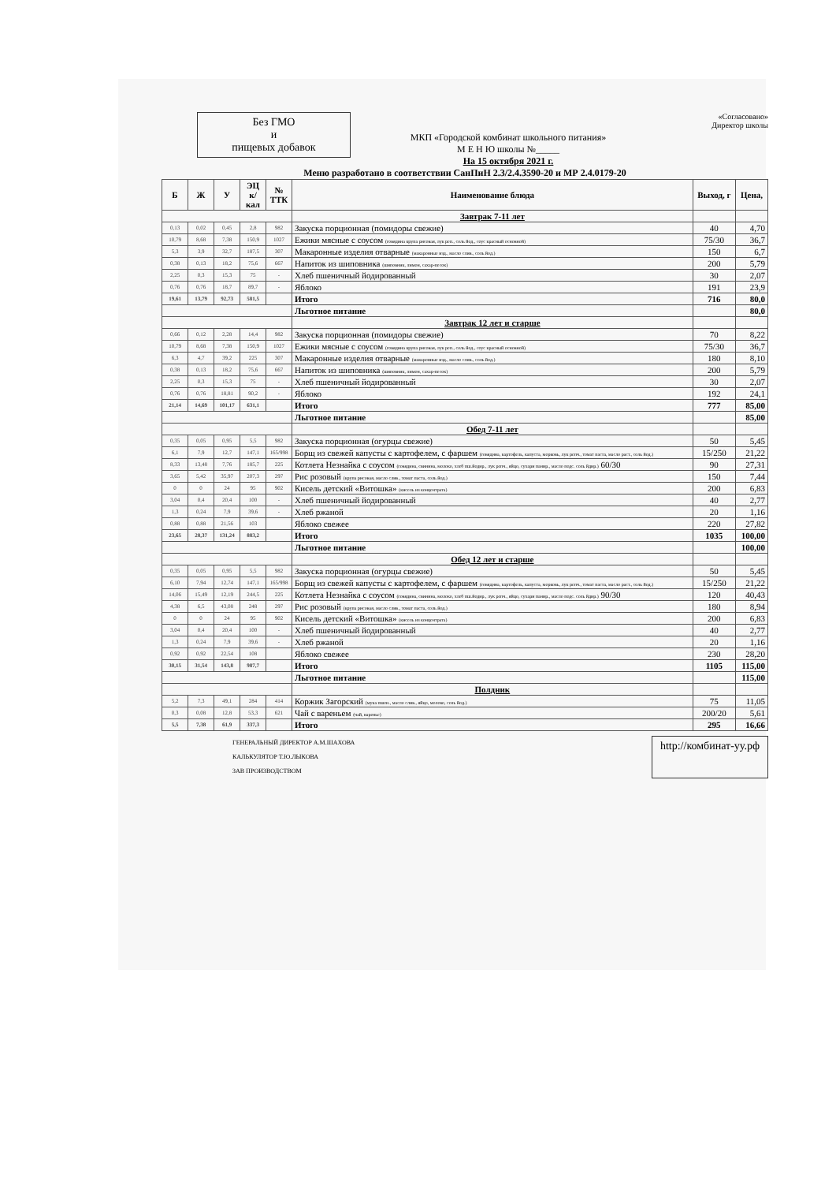Без ГМО
и
пищевых добавок
МКП «Городской комбинат школьного питания»
М Е Н Ю школы №_____
На 15 октября 2021 г.
«Согласовано»
Директор школы
Меню разработано в соответствии СанПиН 2.3/2.4.3590-20 и МР 2.4.0179-20
| Б | Ж | У | ЭЦ к/кал | № ТТК | Наименование блюда | Выход, г | Цена, |
| --- | --- | --- | --- | --- | --- | --- | --- |
| | | | | | Завтрак 7-11 лет | | |
| 0,13 | 0,02 | 0,45 | 2,8 | 982 | Закуска порционная (помидоры свежие) | 40 | 4,70 |
| 10,79 | 8,68 | 7,38 | 150,9 | 1027 | Ежики мясные с соусом (говядина крупа рисовая, лук реп., соль йод., соус красный основной) | 75/30 | 36,7 |
| 5,3 | 3,9 | 32,7 | 187,5 | 307 | Макаронные изделия отварные (макаронные изд., масло слив., соль йод.) | 150 | 6,7 |
| 0,38 | 0,13 | 18,2 | 75,6 | 667 | Напиток из шиповника (шиповник, лимон, сахар-песок) | 200 | 5,79 |
| 2,25 | 0,3 | 15,3 | 75 | - | Хлеб пшеничный йодированный | 30 | 2,07 |
| 0,76 | 0,76 | 18,7 | 89,7 | - | Яблоко | 191 | 23,9 |
| 19,61 | 13,79 | 92,73 | 581,5 | | Итого | 716 | 80,0 |
| | | | | | Льготное питание | | 80,0 |
| | | | | | Завтрак 12 лет и старше | | |
| 0,66 | 0,12 | 2,28 | 14,4 | 982 | Закуска порционная (помидоры свежие) | 70 | 8,22 |
| 10,79 | 8,68 | 7,38 | 150,9 | 1027 | Ежики мясные с соусом (говядина крупа рисовая, лук реп., соль йод., соус красный основной) | 75/30 | 36,7 |
| 6,3 | 4,7 | 39,2 | 225 | 307 | Макаронные изделия отварные (макаронные изд., масло слив., соль йод.) | 180 | 8,10 |
| 0,38 | 0,13 | 18,2 | 75,6 | 667 | Напиток из шиповника (шиповник, лимон, сахар-песок) | 200 | 5,79 |
| 2,25 | 0,3 | 15,3 | 75 | - | Хлеб пшеничный йодированный | 30 | 2,07 |
| 0,76 | 0,76 | 18,81 | 90,2 | - | Яблоко | 192 | 24,1 |
| 21,14 | 14,69 | 101,17 | 631,1 | | Итого | 777 | 85,00 |
| | | | | | Льготное питание | | 85,00 |
| | | | | | Обед 7-11 лет | | |
| 0,35 | 0,05 | 0,95 | 5,5 | 982 | Закуска порционная (огурцы свежие) | 50 | 5,45 |
| 6,1 | 7,9 | 12,7 | 147,1 | 165/998 | Борщ из свежей капусты с картофелем, с фаршем (говядина, картофель, капуста, морковь, лук репч., томат паста, масло раст., соль йод.) | 15/250 | 21,22 |
| 8,33 | 13,48 | 7,76 | 185,7 | 225 | Котлета Незнайка с соусом (говядина, свинина, молоко, хлеб пш.йодир., лук репч., яйцо, сухари панир., масло подс. соль йдир.) 60/30 | 90 | 27,31 |
| 3,65 | 5,42 | 35,97 | 207,3 | 297 | Рис розовый (крупа рисовая, масло слив., томат паста, соль йод.) | 150 | 7,44 |
| 0 | 0 | 24 | 95 | 902 | Кисель детский «Витошка» (кисель из концентрата) | 200 | 6,83 |
| 3,04 | 0,4 | 20,4 | 100 | - | Хлеб пшеничный йодированный | 40 | 2,77 |
| 1,3 | 0,24 | 7,9 | 39,6 | - | Хлеб ржаной | 20 | 1,16 |
| 0,88 | 0,88 | 21,56 | 103 | | Яблоко свежее | 220 | 27,82 |
| 23,65 | 28,37 | 131,24 | 883,2 | | Итого | 1035 | 100,00 |
| | | | | | Льготное питание | | 100,00 |
| | | | | | Обед 12 лет и старше | | |
| 0,35 | 0,05 | 0,95 | 5,5 | 982 | Закуска порционная (огурцы свежие) | 50 | 5,45 |
| 6,10 | 7,94 | 12,74 | 147,1 | 165/998 | Борщ из свежей капусты с картофелем, с фаршем (говядина, картофель, капуста, морковь, лук репч., томат паста, масло раст., соль йод.) | 15/250 | 21,22 |
| 14,06 | 15,49 | 12,19 | 244,5 | 225 | Котлета Незнайка с соусом (говядина, свинина, молоко, хлеб пш.йодир., лук репч., яйцо, сухари панир., масло подс. соль йдир.) 90/30 | 120 | 40,43 |
| 4,38 | 6,5 | 43,08 | 248 | 297 | Рис розовый (крупа рисовая, масло слив., томат паста, соль йод.) | 180 | 8,94 |
| 0 | 0 | 24 | 95 | 902 | Кисель детский «Витошка» (кисель из концентрата) | 200 | 6,83 |
| 3,04 | 0,4 | 20,4 | 100 | - | Хлеб пшеничный йодированный | 40 | 2,77 |
| 1,3 | 0,24 | 7,9 | 39,6 | - | Хлеб ржаной | 20 | 1,16 |
| 0,92 | 0,92 | 22,54 | 108 | | Яблоко свежее | 230 | 28,20 |
| 30,15 | 31,54 | 143,8 | 987,7 | | Итого | 1105 | 115,00 |
| | | | | | Льготное питание | | 115,00 |
| | | | | | Полдник | | |
| 5,2 | 7,3 | 49,1 | 284 | 414 | Коржик Загорский (мука пшен., масло слив., яйцо, молоко, соль йод.) | 75 | 11,05 |
| 0,3 | 0,08 | 12,8 | 53,3 | 621 | Чай с вареньем (чай, варенье) | 200/20 | 5,61 |
| 5,5 | 7,38 | 61,9 | 337,3 | | Итого | 295 | 16,66 |
ГЕНЕРАЛЬНЫЙ ДИРЕКТОР А.М.ШАХОВА
КАЛЬКУЛЯТОР Т.Ю.ЛЫКОВА
ЗАВ ПРОИЗВОДСТВОМ
http://комбинат-уу.рф